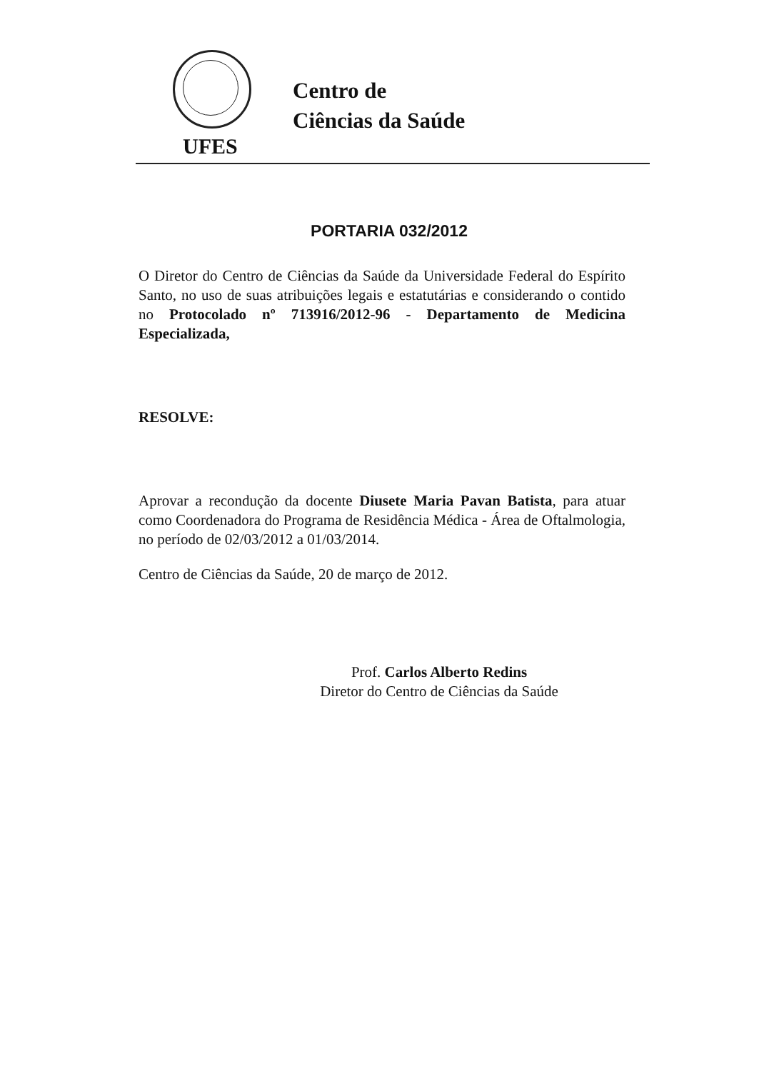Centro de
Ciências da Saúde
UFES
PORTARIA 032/2012
O Diretor do Centro de Ciências da Saúde da Universidade Federal do Espírito Santo, no uso de suas atribuições legais e estatutárias e considerando o contido no Protocolado nº 713916/2012-96 - Departamento de Medicina Especializada,
RESOLVE:
Aprovar a recondução da docente Diusete Maria Pavan Batista, para atuar como Coordenadora do Programa de Residência Médica - Área de Oftalmologia, no período de 02/03/2012 a 01/03/2014.
Centro de Ciências da Saúde, 20 de março de 2012.
Prof. Carlos Alberto Redins
Diretor do Centro de Ciências da Saúde